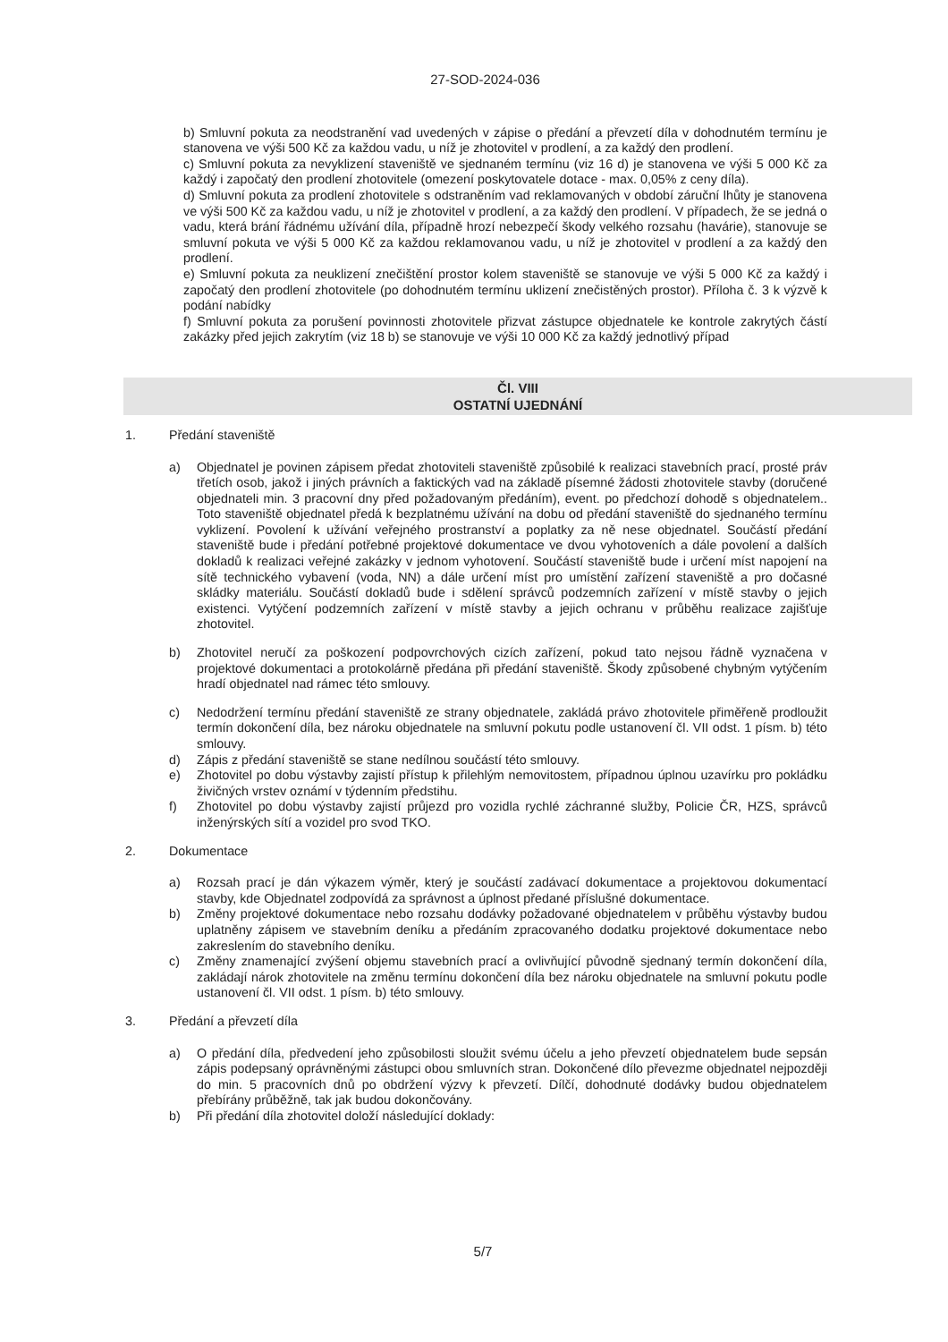27-SOD-2024-036
b) Smluvní pokuta za neodstranění vad uvedených v zápise o předání a převzetí díla v dohodnutém termínu je stanovena ve výši 500 Kč za každou vadu, u níž je zhotovitel v prodlení, a za každý den prodlení.
c) Smluvní pokuta za nevyklizení staveniště ve sjednaném termínu (viz 16 d) je stanovena ve výši 5 000 Kč za každý i započatý den prodlení zhotovitele (omezení poskytovatele dotace - max. 0,05% z ceny díla).
d) Smluvní pokuta za prodlení zhotovitele s odstraněním vad reklamovaných v období záruční lhůty je stanovena ve výši 500 Kč za každou vadu, u níž je zhotovitel v prodlení, a za každý den prodlení. V případech, že se jedná o vadu, která brání řádnému užívání díla, případně hrozí nebezpečí škody velkého rozsahu (havárie), stanovuje se smluvní pokuta ve výši 5 000 Kč za každou reklamovanou vadu, u níž je zhotovitel v prodlení a za každý den prodlení.
e) Smluvní pokuta za neuklizení znečištění prostor kolem staveniště se stanovuje ve výši 5 000 Kč za každý i započatý den prodlení zhotovitele (po dohodnutém termínu uklizení znečistěných prostor). Příloha č. 3 k výzvě k podání nabídky
f) Smluvní pokuta za porušení povinnosti zhotovitele přizvat zástupce objednatele ke kontrole zakrytých částí zakázky před jejich zakrytím (viz 18 b) se stanovuje ve výši 10 000 Kč za každý jednotlivý případ
Čl. VIII
OSTATNÍ UJEDNÁNÍ
1. Předání staveniště
a) Objednatel je povinen zápisem předat zhotoviteli staveniště způsobilé k realizaci stavebních prací, prosté práv třetích osob, jakož i jiných právních a faktických vad na základě písemné žádosti zhotovitele stavby (doručené objednateli min. 3 pracovní dny před požadovaným předáním), event. po předchozí dohodě s objednatelem.. Toto staveniště objednatel předá k bezplatnému užívání na dobu od předání staveniště do sjednaného termínu vyklizení. Povolení k užívání veřejného prostranství a poplatky za ně nese objednatel. Součástí předání staveniště bude i předání potřebné projektové dokumentace ve dvou vyhotoveních a dále povolení a dalších dokladů k realizaci veřejné zakázky v jednom vyhotovení. Součástí staveniště bude i určení míst napojení na sítě technického vybavení (voda, NN) a dále určení míst pro umístění zařízení staveniště a pro dočasné skládky materiálu. Součástí dokladů bude i sdělení správců podzemních zařízení v místě stavby o jejich existenci. Vytýčení podzemních zařízení v místě stavby a jejich ochranu v průběhu realizace zajišťuje zhotovitel.
b) Zhotovitel neručí za poškození podpovrchových cizích zařízení, pokud tato nejsou řádně vyznačena v projektové dokumentaci a protokolárně předána při předání staveniště. Škody způsobené chybným vytýčením hradí objednatel nad rámec této smlouvy.
c) Nedodržení termínu předání staveniště ze strany objednatele, zakládá právo zhotovitele přiměřeně prodloužit termín dokončení díla, bez nároku objednatele na smluvní pokutu podle ustanovení čl. VII odst. 1 písm. b) této smlouvy.
d) Zápis z předání staveniště se stane nedílnou součástí této smlouvy.
e) Zhotovitel po dobu výstavby zajistí přístup k přilehlým nemovitostem, případnou úplnou uzavírku pro pokládku živičných vrstev oznámí v týdenním předstihu.
f) Zhotovitel po dobu výstavby zajistí průjezd pro vozidla rychlé záchranné služby, Policie ČR, HZS, správců inženýrských sítí a vozidel pro svod TKO.
2. Dokumentace
a) Rozsah prací je dán výkazem výměr, který je součástí zadávací dokumentace a projektovou dokumentací stavby, kde Objednatel zodpovídá za správnost a úplnost předané příslušné dokumentace.
b) Změny projektové dokumentace nebo rozsahu dodávky požadované objednatelem v průběhu výstavby budou uplatněny zápisem ve stavebním deníku a předáním zpracovaného dodatku projektové dokumentace nebo zakreslením do stavebního deníku.
c) Změny znamenající zvýšení objemu stavebních prací a ovlivňující původně sjednaný termín dokončení díla, zakládají nárok zhotovitele na změnu termínu dokončení díla bez nároku objednatele na smluvní pokutu podle ustanovení čl. VII odst. 1 písm. b) této smlouvy.
3. Předání a převzetí díla
a) O předání díla, předvedení jeho způsobilosti sloužit svému účelu a jeho převzetí objednatelem bude sepsán zápis podepsaný oprávněnými zástupci obou smluvních stran. Dokončené dílo převezme objednatel nejpozději do min. 5 pracovních dnů po obdržení výzvy k převzetí. Dílčí, dohodnuté dodávky budou objednatelem přebírány průběžně, tak jak budou dokončovány.
b) Při předání díla zhotovitel doloží následující doklady:
5/7